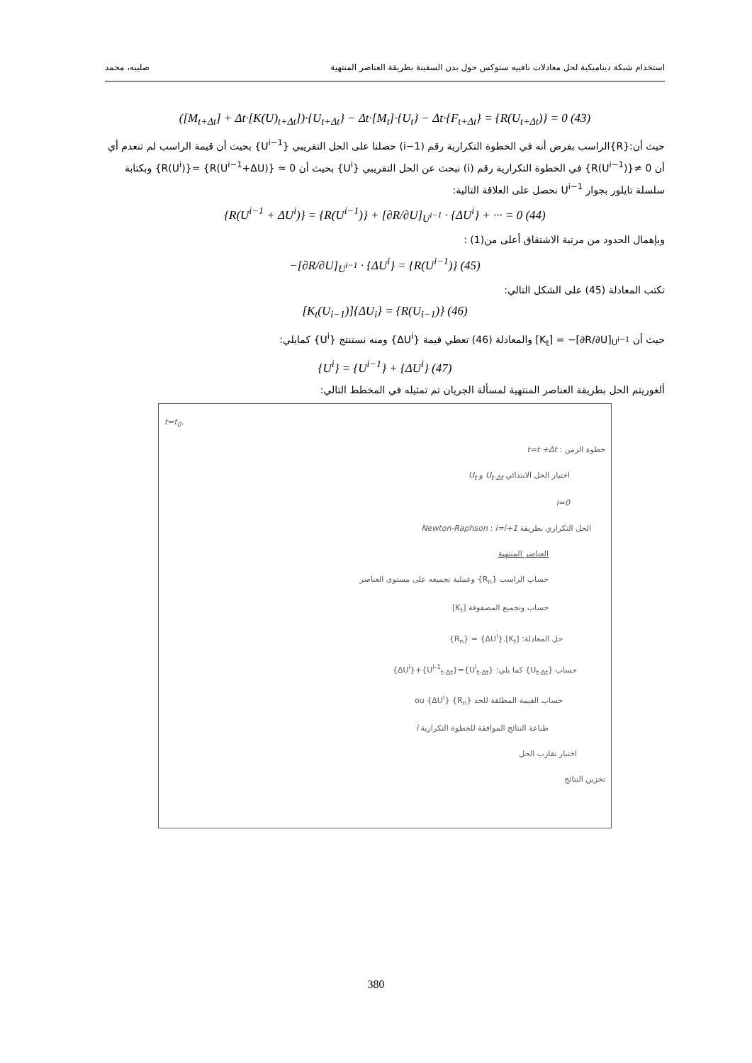استخدام شبكة ديناميكية لحل معادلات نافييه ستوكس حول بدن السفينة بطريقة العناصر المنتهية صليبه، محمد
([M<sub>t+Δt</sub>] + Δt·[K(U)<sub>t+Δt</sub>])·{U<sub>t+Δt</sub>} − Δt·[M<sub>t</sub>]·{U<sub>t</sub>} − Δt·{F<sub>t+Δt</sub>} = {R(U<sub>t+Δt</sub>)} = 0 (43)
حيث أن:{R}الراسب بفرض أنه في الخطوة التكرارية رقم (i−1) حصلنا على الحل التقريبي {U<sup>i−1</sup>} بحيث أن قيمة الراسب لم تنعدم أي أن 0 ≠{R(U<sup>i−1</sup>)} في الخطوة التكرارية رقم (i) نبحث عن الحل التقريبي {U<sup>i</sup>} بحيث أن 0 ≈ {R(U<sup>i−1</sup>+ΔU)} ={R(U<sup>i</sup>)} وبكتابة سلسلة تايلور بجوار U<sup>i−1</sup> نحصل على العلاقة التالية:
{R(U<sup>i−1</sup> + ΔU<sup>i</sup>)} = {R(U<sup>i−1</sup>)} + [∂R/∂U]<sub>U<sup>i−1</sup></sub> · {ΔU<sup>i</sup>} + ··· = 0 (44)
وبإهمال الحدود من مرتبة الاشتقاق أعلى من(1) :
−[∂R/∂U]<sub>U<sup>i−1</sup></sub> · {ΔU<sup>i</sup>} = {R(U<sup>i−1</sup>)} (45)
تكتب المعادلة (45) على الشكل التالي:
[K<sub>t</sub>(U<sub>i−1</sub>)]{ΔU<sub>i</sub>} = {R(U<sub>i−1</sub>)} (46)
حيث أن [K<sub>t</sub>] = −[∂R/∂U]<sub>U<sup>i−1</sup></sub> والمعادلة (46) تعطي قيمة {ΔU<sup>i</sup>} ومنه نستنتج {U<sup>i</sup>} كمايلي:
{U<sup>i</sup>} = {U<sup>i−1</sup>} + {ΔU<sup>i</sup>} (47)
ألغوريتم الحل بطريقة العناصر المنتهية لمسألة الجريان تم تمثيله في المخطط التالي:
t=t<sub>0</sub>.
خطوة الزمن : t=t +Δt
اختيار الحل الابتدائي U<sub>t-Δt</sub> و U<sub>t</sub>
i=0
الحل التكراري بطريقة Newton-Raphson : i=i+1
العناصر المنتهية
حساب الراسب {R<sub>n</sub>} وعملية تجميعه على مستوى العناصر
حساب وتجميع المصفوفة [K<sub>t</sub>]
حل المعادلة: [K<sub>t</sub>].{ΔU<sup>i</sup>} = {R<sub>n</sub>}
حساب {U<sub>t-Δt</sub>} كما يلي: {U<sup>i</sup><sub>t-Δt</sub>}={U<sup>i-1</sup><sub>t-Δt</sub>}+{ΔU<sup>i</sup>}
حساب القيمة المطلقة للحد {R<sub>n</sub>} ou {ΔU<sup>i</sup>}
طباعة النتائج الموافقة للخطوة التكرارية i
اختبار تقارب الحل
تخزين النتائج
380